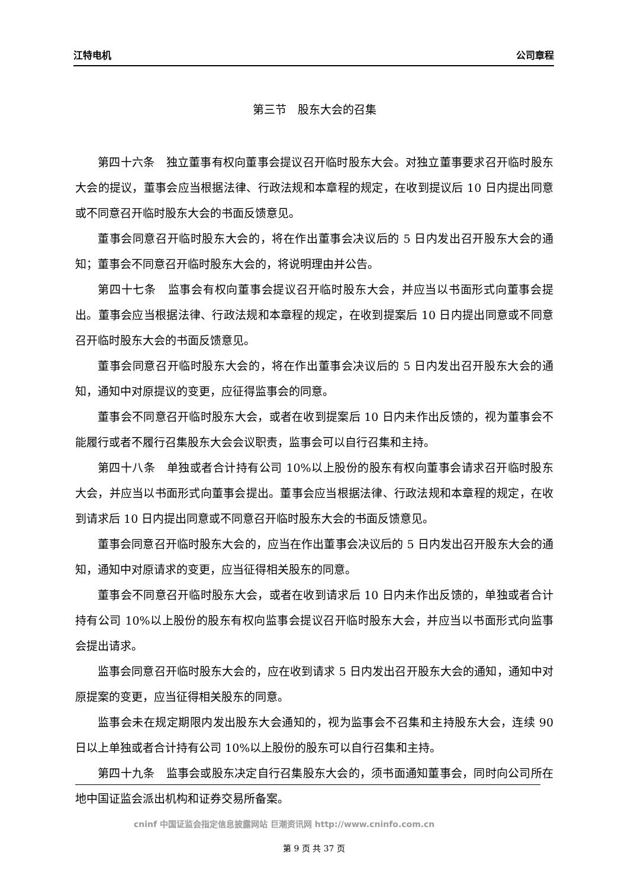江特电机 公司章程
第三节　股东大会的召集
第四十六条　独立董事有权向董事会提议召开临时股东大会。对独立董事要求召开临时股东大会的提议，董事会应当根据法律、行政法规和本章程的规定，在收到提议后 10 日内提出同意或不同意召开临时股东大会的书面反馈意见。
董事会同意召开临时股东大会的，将在作出董事会决议后的 5 日内发出召开股东大会的通知；董事会不同意召开临时股东大会的，将说明理由并公告。
第四十七条　监事会有权向董事会提议召开临时股东大会，并应当以书面形式向董事会提出。董事会应当根据法律、行政法规和本章程的规定，在收到提案后 10 日内提出同意或不同意召开临时股东大会的书面反馈意见。
董事会同意召开临时股东大会的，将在作出董事会决议后的 5 日内发出召开股东大会的通知，通知中对原提议的变更，应征得监事会的同意。
董事会不同意召开临时股东大会，或者在收到提案后 10 日内未作出反馈的，视为董事会不能履行或者不履行召集股东大会会议职责，监事会可以自行召集和主持。
第四十八条　单独或者合计持有公司 10%以上股份的股东有权向董事会请求召开临时股东大会，并应当以书面形式向董事会提出。董事会应当根据法律、行政法规和本章程的规定，在收到请求后 10 日内提出同意或不同意召开临时股东大会的书面反馈意见。
董事会同意召开临时股东大会的，应当在作出董事会决议后的 5 日内发出召开股东大会的通知，通知中对原请求的变更，应当征得相关股东的同意。
董事会不同意召开临时股东大会，或者在收到请求后 10 日内未作出反馈的，单独或者合计持有公司 10%以上股份的股东有权向监事会提议召开临时股东大会，并应当以书面形式向监事会提出请求。
监事会同意召开临时股东大会的，应在收到请求 5 日内发出召开股东大会的通知，通知中对原提案的变更，应当征得相关股东的同意。
监事会未在规定期限内发出股东大会通知的，视为监事会不召集和主持股东大会，连续 90 日以上单独或者合计持有公司 10%以上股份的股东可以自行召集和主持。
第四十九条　监事会或股东决定自行召集股东大会的，须书面通知董事会，同时向公司所在地中国证监会派出机构和证券交易所备案。
cninf 中国证监会指定信息披露网站 巨潮资讯网 http://www.cninfo.com.cn
第 9 页 共 37 页